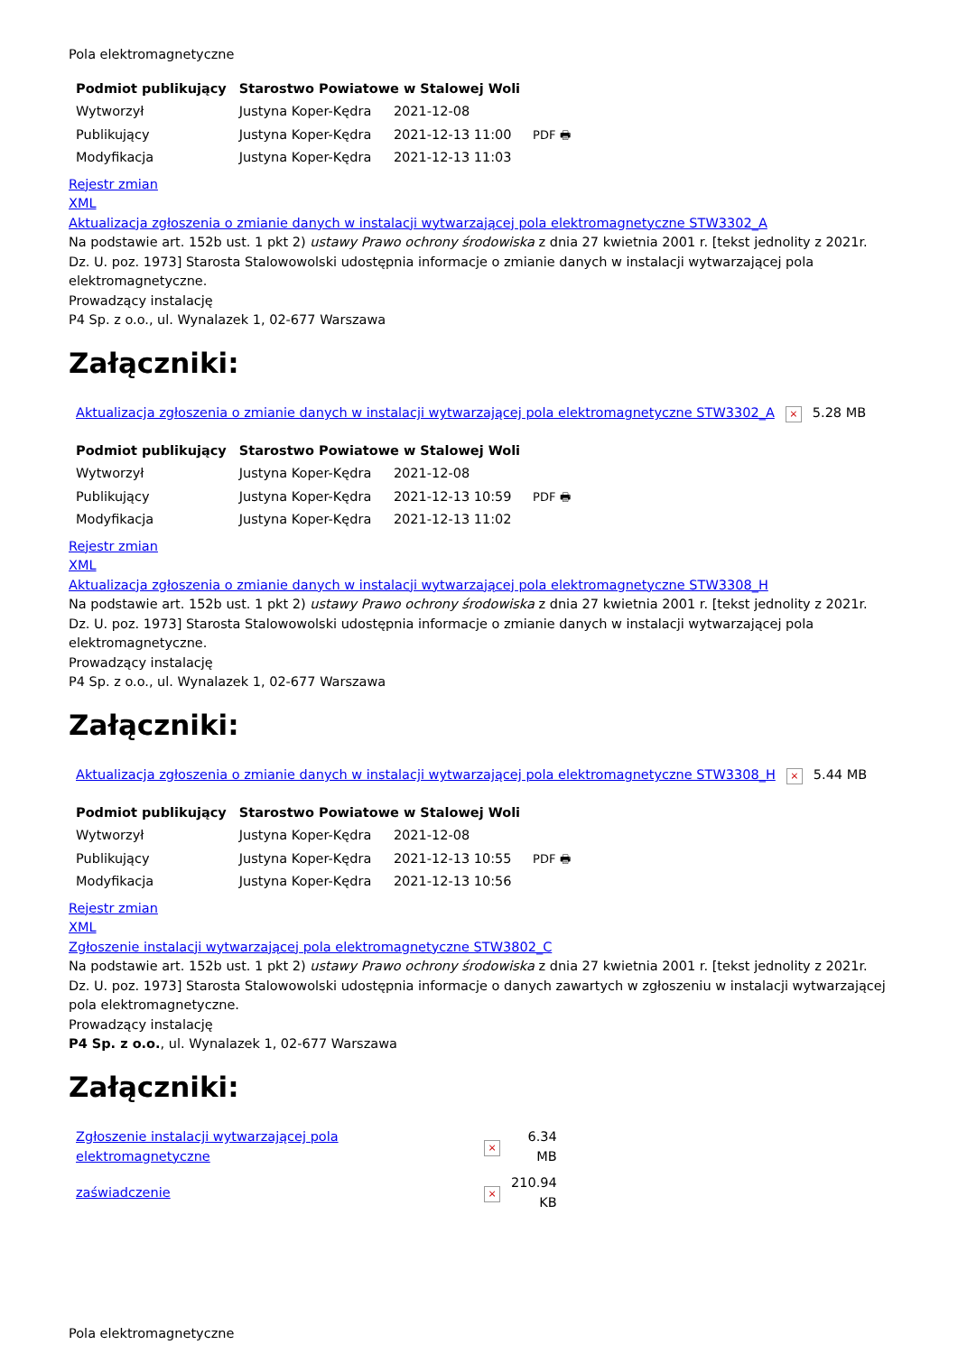Pola elektromagnetyczne
| Podmiot publikujący | Starostwo Powiatowe w Stalowej Woli | | |
| Wytworzył | Justyna Koper-Kędra | 2021-12-08 | PDF 🖶 |
| Publikujący | Justyna Koper-Kędra | 2021-12-13 11:00 | |
| Modyfikacja | Justyna Koper-Kędra | 2021-12-13 11:03 | |
Rejestr zmian
XML
Aktualizacja zgłoszenia o zmianie danych w instalacji wytwarzającej pola elektromagnetyczne STW3302_A
Na podstawie art. 152b ust. 1 pkt 2) ustawy Prawo ochrony środowiska z dnia 27 kwietnia 2001 r. [tekst jednolity z 2021r. Dz. U. poz. 1973] Starosta Stalowowolski udostępnia informacje o zmianie danych w instalacji wytwarzającej pola elektromagnetyczne.
Prowadzący instalację
P4 Sp. z o.o., ul. Wynalazek 1, 02-677 Warszawa
Załączniki:
| Aktualizacja zgłoszenia o zmianie danych w instalacji wytwarzającej pola elektromagnetyczne STW3302_A | × | 5.28 MB |
| Podmiot publikujący | Starostwo Powiatowe w Stalowej Woli | | |
| Wytworzył | Justyna Koper-Kędra | 2021-12-08 | PDF 🖶 |
| Publikujący | Justyna Koper-Kędra | 2021-12-13 10:59 | |
| Modyfikacja | Justyna Koper-Kędra | 2021-12-13 11:02 | |
Rejestr zmian
XML
Aktualizacja zgłoszenia o zmianie danych w instalacji wytwarzającej pola elektromagnetyczne STW3308_H
Na podstawie art. 152b ust. 1 pkt 2) ustawy Prawo ochrony środowiska z dnia 27 kwietnia 2001 r. [tekst jednolity z 2021r. Dz. U. poz. 1973] Starosta Stalowowolski udostępnia informacje o zmianie danych w instalacji wytwarzającej pola elektromagnetyczne.
Prowadzący instalację
P4 Sp. z o.o., ul. Wynalazek 1, 02-677 Warszawa
Załączniki:
| Aktualizacja zgłoszenia o zmianie danych w instalacji wytwarzającej pola elektromagnetyczne STW3308_H | × | 5.44 MB |
| Podmiot publikujący | Starostwo Powiatowe w Stalowej Woli | | |
| Wytworzył | Justyna Koper-Kędra | 2021-12-08 | PDF 🖶 |
| Publikujący | Justyna Koper-Kędra | 2021-12-13 10:55 | |
| Modyfikacja | Justyna Koper-Kędra | 2021-12-13 10:56 | |
Rejestr zmian
XML
Zgłoszenie instalacji wytwarzającej pola elektromagnetyczne STW3802_C
Na podstawie art. 152b ust. 1 pkt 2) ustawy Prawo ochrony środowiska z dnia 27 kwietnia 2001 r. [tekst jednolity z 2021r. Dz. U. poz. 1973] Starosta Stalowowolski udostępnia informacje o danych zawartych w zgłoszeniu w instalacji wytwarzającej pola elektromagnetyczne.
Prowadzący instalację
P4 Sp. z o.o., ul. Wynalazek 1, 02-677 Warszawa
Załączniki:
| Zgłoszenie instalacji wytwarzającej pola elektromagnetyczne | × | 6.34 MB |
| zaświadczenie | × | 210.94 KB |
Pola elektromagnetyczne